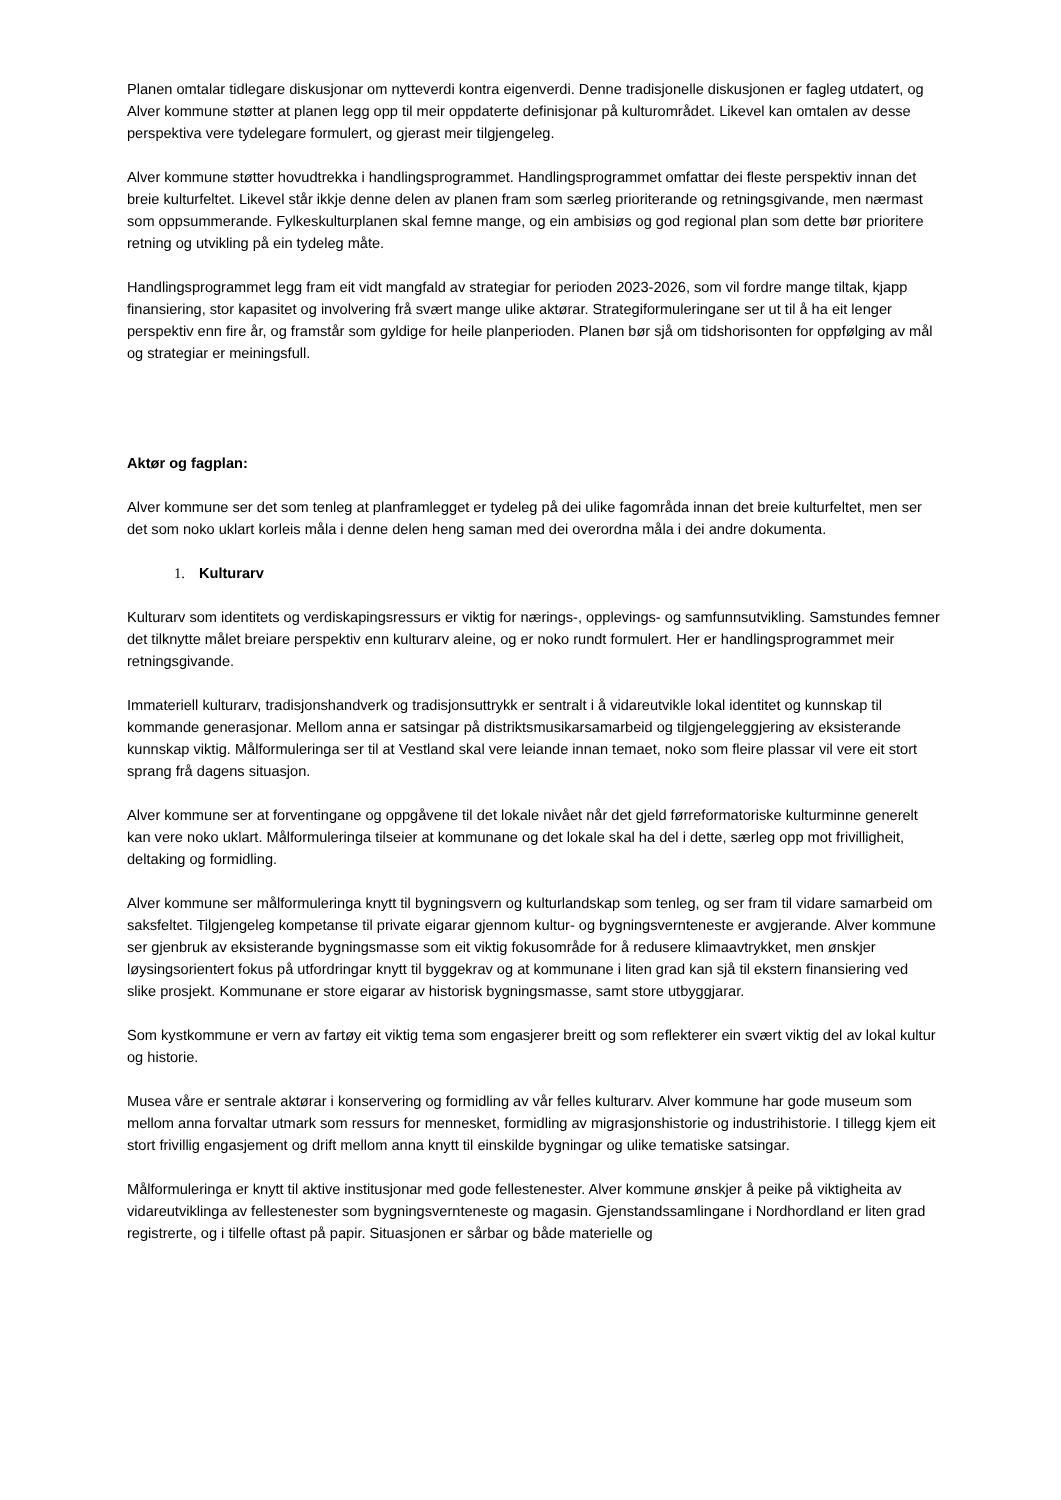Planen omtalar tidlegare diskusjonar om nytteverdi kontra eigenverdi. Denne tradisjonelle diskusjonen er fagleg utdatert, og Alver kommune støtter at planen legg opp til meir oppdaterte definisjonar på kulturområdet. Likevel kan omtalen av desse perspektiva vere tydelegare formulert, og gjerast meir tilgjengeleg.
Alver kommune støtter hovudtrekka i handlingsprogrammet. Handlingsprogrammet omfattar dei fleste perspektiv innan det breie kulturfeltet. Likevel står ikkje denne delen av planen fram som særleg prioriterande og retningsgivande, men nærmast som oppsummerande. Fylkeskulturplanen skal femne mange, og ein ambisiøs og god regional plan som dette bør prioritere retning og utvikling på ein tydeleg måte.
Handlingsprogrammet legg fram eit vidt mangfald av strategiar for perioden 2023-2026, som vil fordre mange tiltak, kjapp finansiering, stor kapasitet og involvering frå svært mange ulike aktørar. Strategiformuleringane ser ut til å ha eit lenger perspektiv enn fire år, og framstår som gyldige for heile planperioden. Planen bør sjå om tidshorisonten for oppfølging av mål og strategiar er meiningsfull.
Aktør og fagplan:
Alver kommune ser det som tenleg at planframlegget er tydeleg på dei ulike fagområda innan det breie kulturfeltet, men ser det som noko uklart korleis måla i denne delen heng saman med dei overordna måla i dei andre dokumenta.
1. Kulturarv
Kulturarv som identitets og verdiskapingsressurs er viktig for nærings-, opplevings- og samfunnsutvikling. Samstundes femner det tilknytte målet breiare perspektiv enn kulturarv aleine, og er noko rundt formulert. Her er handlingsprogrammet meir retningsgivande.
Immateriell kulturarv, tradisjonshandverk og tradisjonsuttrykk er sentralt i å vidareutvikle lokal identitet og kunnskap til kommande generasjonar. Mellom anna er satsingar på distriktsmusikarsamarbeid og tilgjengeleggjering av eksisterande kunnskap viktig. Målformuleringa ser til at Vestland skal vere leiande innan temaet, noko som fleire plassar vil vere eit stort sprang frå dagens situasjon.
Alver kommune ser at forventingane og oppgåvene til det lokale nivået når det gjeld førreformatoriske kulturminne generelt kan vere noko uklart. Målformuleringa tilseier at kommunane og det lokale skal ha del i dette, særleg opp mot frivilligheit, deltaking og formidling.
Alver kommune ser målformuleringa knytt til bygningsvern og kulturlandskap som tenleg, og ser fram til vidare samarbeid om saksfeltet. Tilgjengeleg kompetanse til private eigarar gjennom kultur- og bygningsvernteneste er avgjerande. Alver kommune ser gjenbruk av eksisterande bygningsmasse som eit viktig fokusområde for å redusere klimaavtrykket, men ønskjer løysingsorientert fokus på utfordringar knytt til byggekrav og at kommunane i liten grad kan sjå til ekstern finansiering ved slike prosjekt. Kommunane er store eigarar av historisk bygningsmasse, samt store utbyggjarar.
Som kystkommune er vern av fartøy eit viktig tema som engasjerer breitt og som reflekterer ein svært viktig del av lokal kultur og historie.
Musea våre er sentrale aktørar i konservering og formidling av vår felles kulturarv. Alver kommune har gode museum som mellom anna forvaltar utmark som ressurs for mennesket, formidling av migrasjonshistorie og industrihistorie. I tillegg kjem eit stort frivillig engasjement og drift mellom anna knytt til einskilde bygningar og ulike tematiske satsingar.
Målformuleringa er knytt til aktive institusjonar med gode fellestenester. Alver kommune ønskjer å peike på viktigheita av vidareutviklinga av fellestenester som bygningsvernteneste og magasin. Gjenstandssamlingane i Nordhordland er liten grad registrerte, og i tilfelle oftast på papir. Situasjonen er sårbar og både materielle og